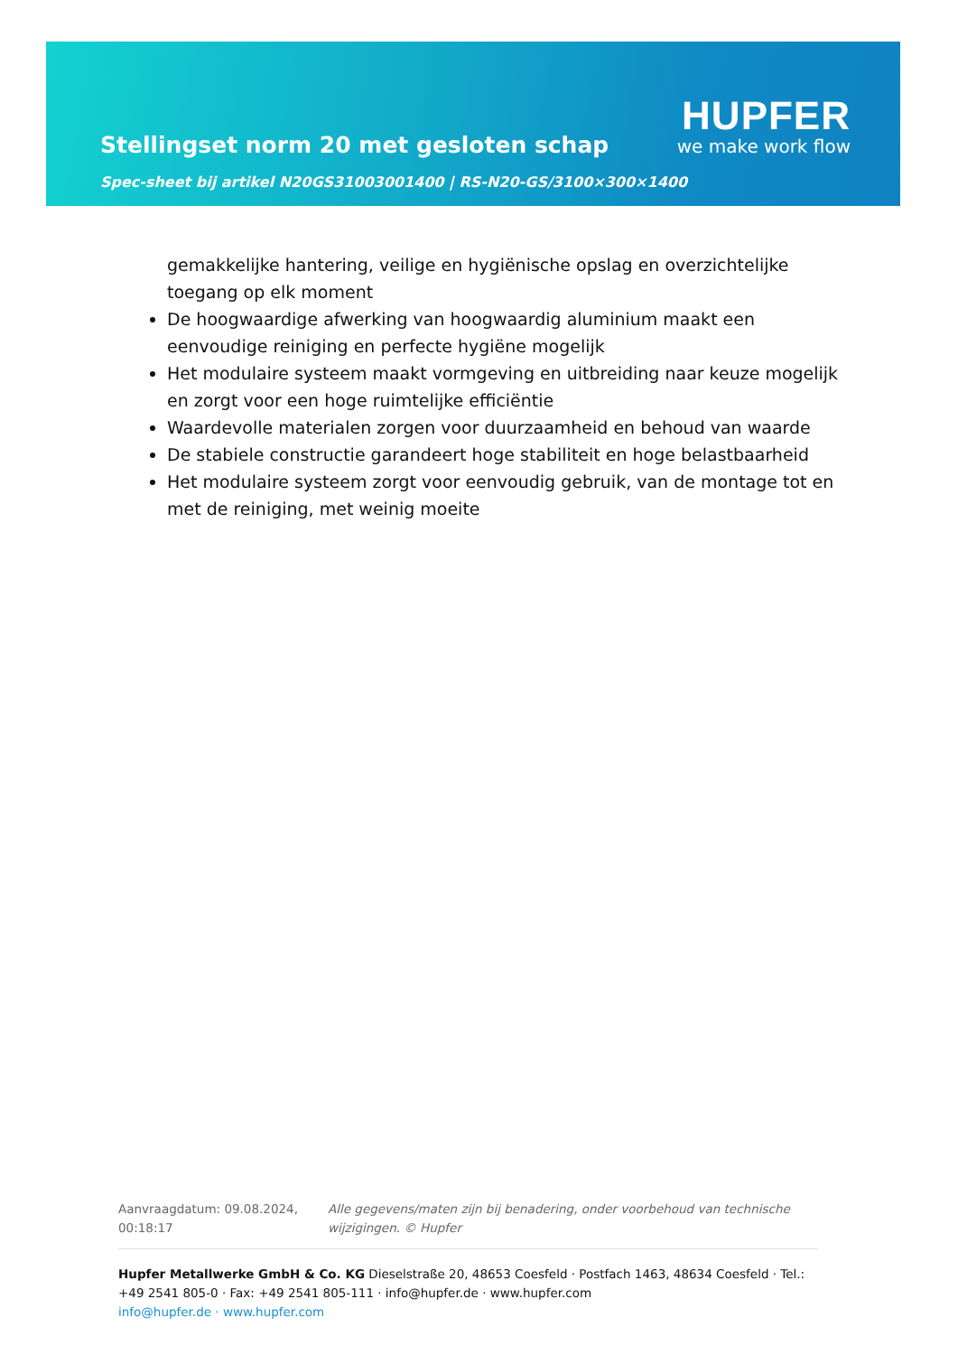Stellingset norm 20 met gesloten schap
HUPFER
we make work flow
Spec-sheet bij artikel N20GS31003001400 | RS-N20-GS/3100×300×1400
gemakkelijke hantering, veilige en hygiënische opslag en overzichtelijke toegang op elk moment
De hoogwaardige afwerking van hoogwaardig aluminium maakt een eenvoudige reiniging en perfecte hygiëne mogelijk
Het modulaire systeem maakt vormgeving en uitbreiding naar keuze mogelijk en zorgt voor een hoge ruimtelijke efficiëntie
Waardevolle materialen zorgen voor duurzaamheid en behoud van waarde
De stabiele constructie garandeert hoge stabiliteit en hoge belastbaarheid
Het modulaire systeem zorgt voor eenvoudig gebruik, van de montage tot en met de reiniging, met weinig moeite
Aanvraagdatum: 09.08.2024, 00:18:17
Alle gegevens/maten zijn bij benadering, onder voorbehoud van technische wijzigingen. © Hupfer
Hupfer Metallwerke GmbH & Co. KG Dieselstraße 20, 48653 Coesfeld · Postfach 1463, 48634 Coesfeld · Tel.: +49 2541 805-0 · Fax: +49 2541 805-111 · info@hupfer.de · www.hupfer.com
info@hupfer.de · www.hupfer.com